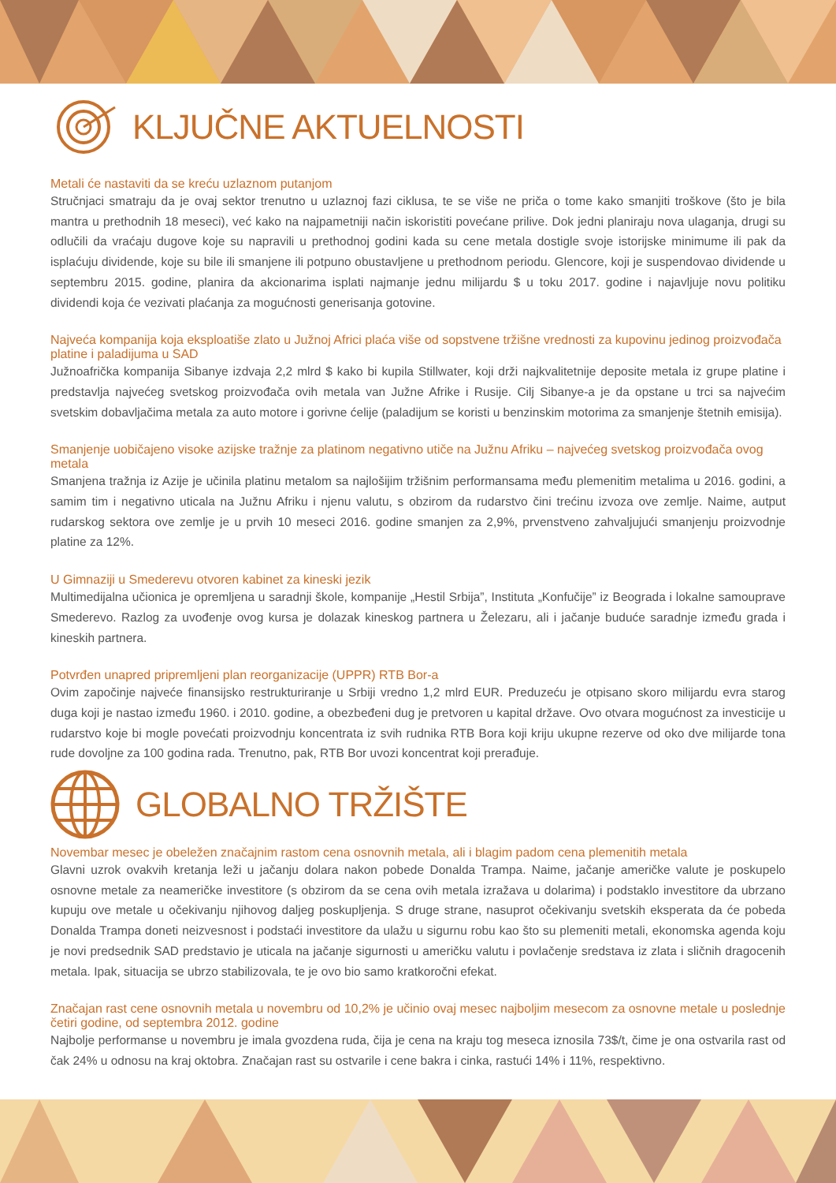KLJUČNE AKTUELNOSTI
Metali će nastaviti da se kreću uzlaznom putanjom
Stručnjaci smatraju da je ovaj sektor trenutno u uzlaznoj fazi ciklusa, te se više ne priča o tome kako smanjiti troškove (što je bila mantra u prethodnih 18 meseci), već kako na najpametniji način iskoristiti povećane prilive. Dok jedni planiraju nova ulaganja, drugi su odlučili da vraćaju dugove koje su napravili u prethodnoj godini kada su cene metala dostigle svoje istorijske minimume ili pak da isplaćuju dividende, koje su bile ili smanjene ili potpuno obustavljene u prethodnom periodu. Glencore, koji je suspendovao dividende u septembru 2015. godine, planira da akcionarima isplati najmanje jednu milijardu $ u toku 2017. godine i najavljuje novu politiku dividendi koja će vezivati plaćanja za mogućnosti generisanja gotovine.
Najveća kompanija koja eksploatiše zlato u Južnoj Africi plaća više od sopstvene tržišne vrednosti za kupovinu jedinog proizvođača platine i paladijuma u SAD
Južnoafrička kompanija Sibanye izdvaja 2,2 mlrd $ kako bi kupila Stillwater, koji drži najkvalitetnije deposite metala iz grupe platine i predstavlja najvećeg svetskog proizvođača ovih metala van Južne Afrike i Rusije. Cilj Sibanye-a je da opstane u trci sa najvećim svetskim dobavljačima metala za auto motore i gorivne ćelije (paladijum se koristi u benzinskim motorima za smanjenje štetnih emisija).
Smanjenje uobičajeno visoke azijske tražnje za platinom negativno utiče na Južnu Afriku – najvećeg svetskog proizvođača ovog metala
Smanjena tražnja iz Azije je učinila platinu metalom sa najlošijim tržišnim performansama među plemenitim metalima u 2016. godini, a samim tim i negativno uticala na Južnu Afriku i njenu valutu, s obzirom da rudarstvo čini trećinu izvoza ove zemlje. Naime, autput rudarskog sektora ove zemlje je u prvih 10 meseci 2016. godine smanjen za 2,9%, prvenstveno zahvaljujući smanjenju proizvodnje platine za 12%.
U Gimnaziji u Smederevu otvoren kabinet za kineski jezik
Multimedijalna učionica je opremljena u saradnji škole, kompanije „Hestil Srbija”, Instituta „Konfučije” iz Beograda i lokalne samouprave Smederevo. Razlog za uvođenje ovog kursa je dolazak kineskog partnera u Železaru, ali i jačanje buduće saradnje između grada i kineskih partnera.
Potvrđen unapred pripremljeni plan reorganizacije (UPPR) RTB Bor-a
Ovim započinje najveće finansijsko restrukturiranje u Srbiji vredno 1,2 mlrd EUR. Preduzeću je otpisano skoro milijardu evra starog duga koji je nastao između 1960. i 2010. godine, a obezbeđeni dug je pretvoren u kapital države. Ovo otvara mogućnost za investicije u rudarstvo koje bi mogle povećati proizvodnju koncentrata iz svih rudnika RTB Bora koji kriju ukupne rezerve od oko dve milijarde tona rude dovoljne za 100 godina rada. Trenutno, pak, RTB Bor uvozi koncentrat koji prerađuje.
GLOBALNO TRŽIŠTE
Novembar mesec je obeležen značajnim rastom cena osnovnih metala, ali i blagim padom cena plemenitih metala
Glavni uzrok ovakvih kretanja leži u jačanju dolara nakon pobede Donalda Trampa. Naime, jačanje američke valute je poskupelo osnovne metale za neameričke investitore (s obzirom da se cena ovih metala izražava u dolarima) i podstaklo investitore da ubrzano kupuju ove metale u očekivanju njihovog daljeg poskupljenja. S druge strane, nasuprot očekivanju svetskih eksperata da će pobeda Donalda Trampa doneti neizvesnost i podstaći investitore da ulažu u sigurnu robu kao što su plemeniti metali, ekonomska agenda koju je novi predsednik SAD predstavio je uticala na jačanje sigurnosti u američku valutu i povlačenje sredstava iz zlata i sličnih dragocenih metala. Ipak, situacija se ubrzo stabilizovala, te je ovo bio samo kratkoročni efekat.
Značajan rast cene osnovnih metala u novembru od 10,2% je učinio ovaj mesec najboljim mesecom za osnovne metale u poslednje četiri godine, od septembra 2012. godine
Najbolje performanse u novembru je imala gvozdena ruda, čija je cena na kraju tog meseca iznosila 73$/t, čime je ona ostvarila rast od čak 24% u odnosu na kraj oktobra. Značajan rast su ostvarile i cene bakra i cinka, rastući 14% i 11%, respektivno.